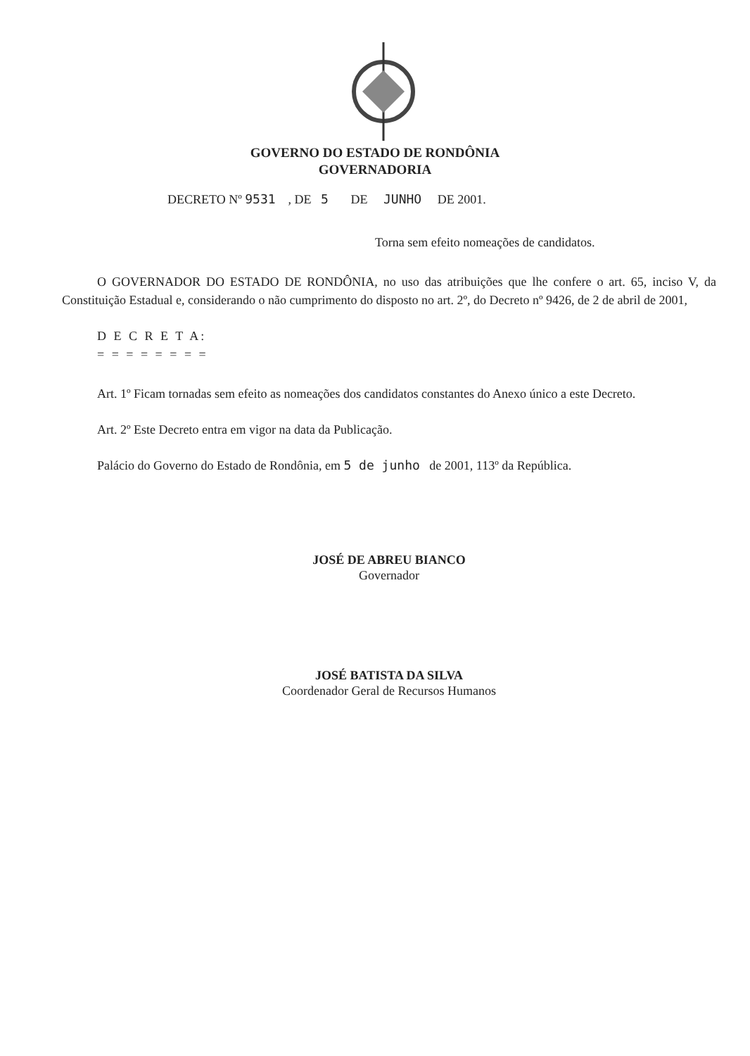GOVERNO DO ESTADO DE RONDÔNIA
GOVERNADORIA
DECRETO Nº 9531 , DE 5 DE JUNHO DE 2001.
Torna sem efeito nomeações de candidatos.
O GOVERNADOR DO ESTADO DE RONDÔNIA, no uso das atribuições que lhe confere o art. 65, inciso V, da Constituição Estadual e, considerando o não cumprimento do disposto no art. 2º, do Decreto nº 9426, de 2 de abril de 2001,
D E C R E T A:
= = = = = = = =
Art. 1º Ficam tornadas sem efeito as nomeações dos candidatos constantes do Anexo único a este Decreto.
Art. 2º Este Decreto entra em vigor na data da Publicação.
Palácio do Governo do Estado de Rondônia, em 5 de junho de 2001, 113º da República.
JOSÉ DE ABREU BIANCO
Governador
JOSÉ BATISTA DA SILVA
Coordenador Geral de Recursos Humanos